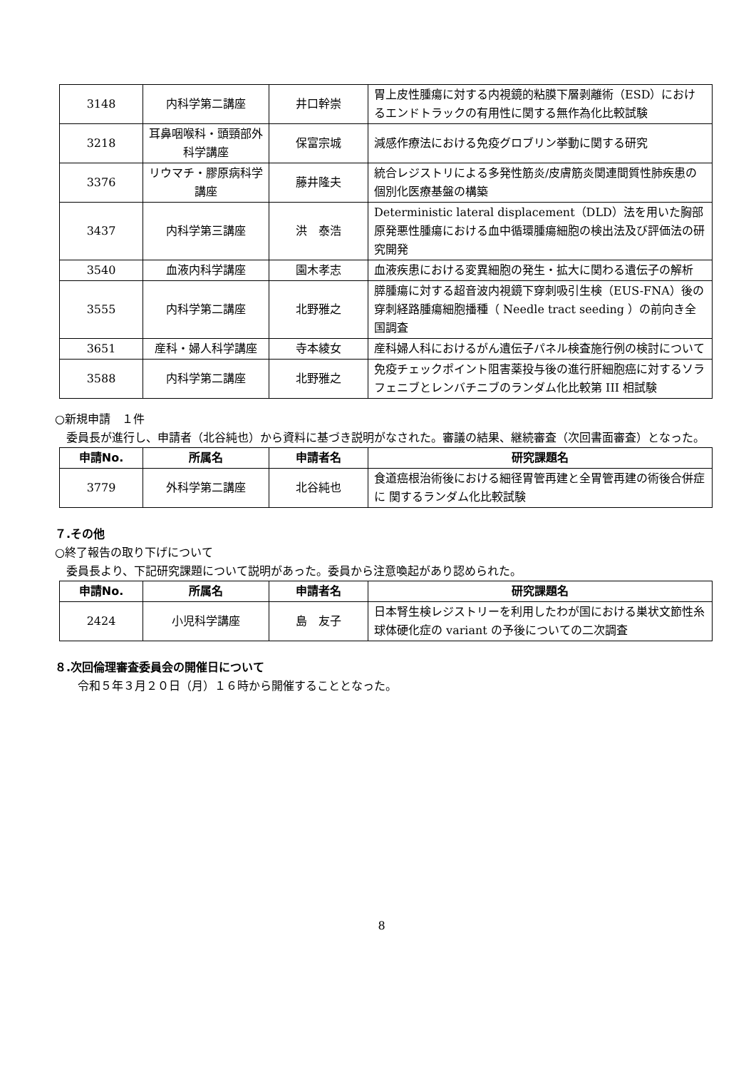| 3148 | 内科学第二講座 | 井口幹崇 | 胃上皮性腫瘍に対する内視鏡的粘膜下層剥離術（ESD）におけるエンドトラックの有用性に関する無作為化比較試験 |
| 3218 | 耳鼻咽喉科・頭頸部外科学講座 | 保富宗城 | 減感作療法における免疫グロブリン挙動に関する研究 |
| 3376 | リウマチ・膠原病科学講座 | 藤井隆夫 | 統合レジストリによる多発性筋炎/皮膚筋炎関連間質性肺疾患の個別化医療基盤の構築 |
| 3437 | 内科学第三講座 | 洪 泰浩 | Deterministic lateral displacement（DLD）法を用いた胸部原発悪性腫瘍における血中循環腫瘍細胞の検出法及び評価法の研究開発 |
| 3540 | 血液内科学講座 | 園木孝志 | 血液疾患における変異細胞の発生・拡大に関わる遺伝子の解析 |
| 3555 | 内科学第二講座 | 北野雅之 | 膵腫瘍に対する超音波内視鏡下穿刺吸引生検（EUS-FNA）後の穿刺経路腫瘍細胞播種（ Needle tract seeding ）の前向き全国調査 |
| 3651 | 産科・婦人科学講座 | 寺本綾女 | 産科婦人科におけるがん遺伝子パネル検査施行例の検討について |
| 3588 | 内科学第二講座 | 北野雅之 | 免疫チェックポイント阻害薬投与後の進行肝細胞癌に対するソラフェニブとレンバチニブのランダム化比較第 III 相試験 |
○新規申請　１件
　委員長が進行し、申請者（北谷純也）から資料に基づき説明がなされた。審議の結果、継続審査（次回書面審査）となった。
| 申請No. | 所属名 | 申請者名 | 研究課題名 |
| --- | --- | --- | --- |
| 3779 | 外科学第二講座 | 北谷純也 | 食道癌根治術後における細径胃管再建と全胃管再建の術後合併症に 関するランダム化比較試験 |
７.その他
○終了報告の取り下げについて
　委員長より、下記研究課題について説明があった。委員から注意喚起があり認められた。
| 申請No. | 所属名 | 申請者名 | 研究課題名 |
| --- | --- | --- | --- |
| 2424 | 小児科学講座 | 島 友子 | 日本腎生検レジストリーを利用したわが国における巣状文節性糸球体硬化症の variant の予後についての二次調査 |
８.次回倫理審査委員会の開催日について
　　令和５年３月２０日（月）１６時から開催することとなった。
8